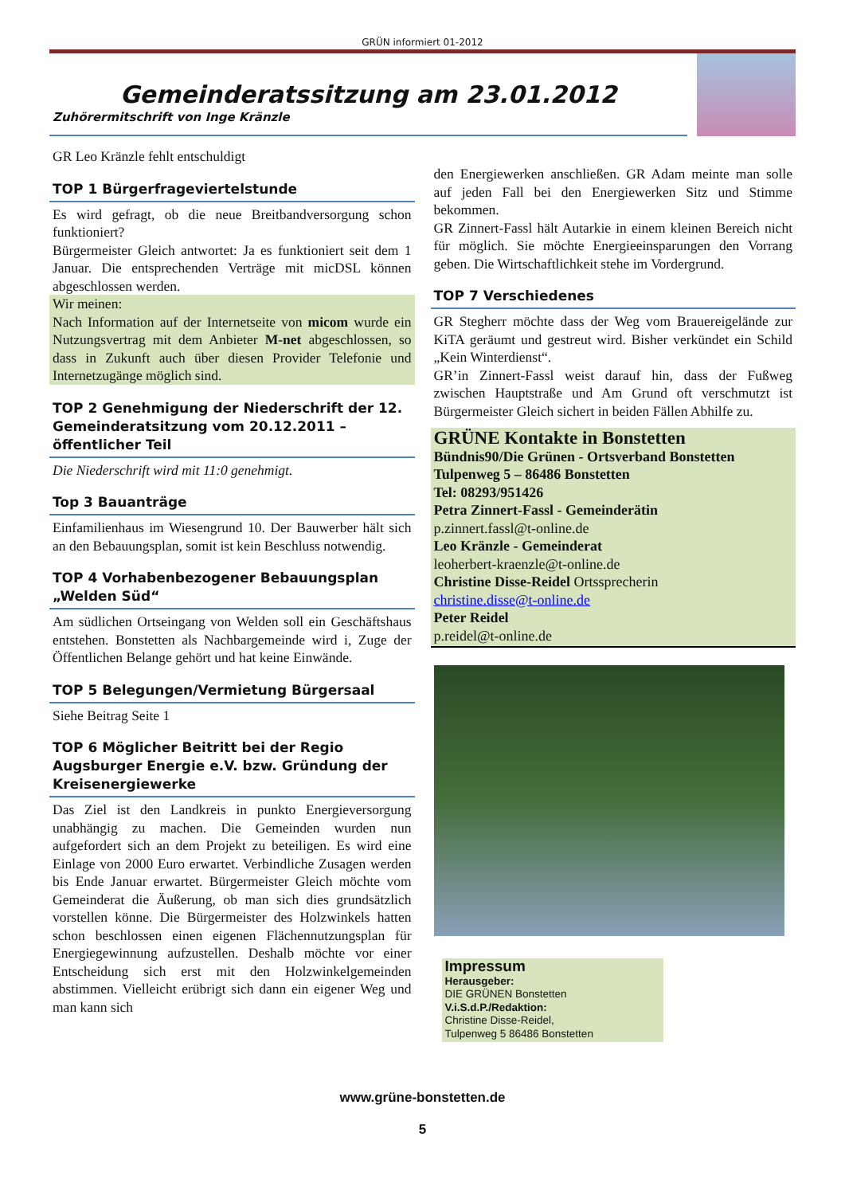GRÜN informiert 01-2012
Gemeinderatssitzung am 23.01.2012
Zuhörermitschrift von Inge Kränzle
GR Leo Kränzle fehlt entschuldigt
TOP 1 Bürgerfrageviertelstunde
Es wird gefragt, ob die neue Breitbandversorgung schon funktioniert?
Bürgermeister Gleich antwortet: Ja es funktioniert seit dem 1 Januar. Die entsprechenden Verträge mit micDSL können abgeschlossen werden.
Wir meinen:
Nach Information auf der Internetseite von micom wurde ein Nutzungsvertrag mit dem Anbieter M-net abgeschlossen, so dass in Zukunft auch über diesen Provider Telefonie und Internetzugänge möglich sind.
TOP 2 Genehmigung der Niederschrift der 12. Gemeinderatsitzung vom 20.12.2011 – öffentlicher Teil
Die Niederschrift wird mit 11:0 genehmigt.
Top 3 Bauanträge
Einfamilienhaus im Wiesengrund 10. Der Bauwerber hält sich an den Bebauungsplan, somit ist kein Beschluss notwendig.
TOP 4 Vorhabenbezogener Bebauungsplan „Welden Süd“
Am südlichen Ortseingang von Welden soll ein Geschäftshaus entstehen. Bonstetten als Nachbargemeinde wird i, Zuge der Öffentlichen Belange gehört und hat keine Einwände.
TOP 5 Belegungen/Vermietung Bürgersaal
Siehe Beitrag Seite 1
TOP 6 Möglicher Beitritt bei der Regio Augsburger Energie e.V. bzw. Gründung der Kreisenergiewerke
Das Ziel ist den Landkreis in punkto Energieversorgung unabhängig zu machen. Die Gemeinden wurden nun aufgefordert sich an dem Projekt zu beteiligen. Es wird eine Einlage von 2000 Euro erwartet. Verbindliche Zusagen werden bis Ende Januar erwartet. Bürgermeister Gleich möchte vom Gemeinderat die Äußerung, ob man sich dies grundsätzlich vorstellen könne. Die Bürgermeister des Holzwinkels hatten schon beschlossen einen eigenen Flächennutzungsplan für Energiegewinnung aufzustellen. Deshalb möchte vor einer Entscheidung sich erst mit den Holzwinkelgemeinden abstimmen. Vielleicht erübrigt sich dann ein eigener Weg und man kann sich
den Energiewerken anschließen. GR Adam meinte man solle auf jeden Fall bei den Energiewerken Sitz und Stimme bekommen.
GR Zinnert-Fassl hält Autarkie in einem kleinen Bereich nicht für möglich. Sie möchte Energieeinsparungen den Vorrang geben. Die Wirtschaftlichkeit stehe im Vordergrund.
TOP 7 Verschiedenes
GR Stegherr möchte dass der Weg vom Brauereigelände zur KiTA geräumt und gestreut wird. Bisher verkündet ein Schild „Kein Winterdienst“.
GR’in Zinnert-Fassl weist darauf hin, dass der Fußweg zwischen Hauptstraße und Am Grund oft verschmutzt ist Bürgermeister Gleich sichert in beiden Fällen Abhilfe zu.
GRÜNE Kontakte in Bonstetten
Bündnis90/Die Grünen - Ortsverband Bonstetten
Tulpenweg 5 – 86486 Bonstetten
Tel: 08293/951426
Petra Zinnert-Fassl - Gemeinderätin
p.zinnert.fassl@t-online.de
Leo Kränzle - Gemeinderat
leoherbert-kraenzle@t-online.de
Christine Disse-Reidel Ortssprecherin
christine.disse@t-online.de
Peter Reidel
p.reidel@t-online.de
Impressum
Herausgeber:
DIE GRÜNEN Bonstetten
V.i.S.d.P./Redaktion:
Christine Disse-Reidel,
Tulpenweg 5 86486 Bonstetten
www.grüne-bonstetten.de
5